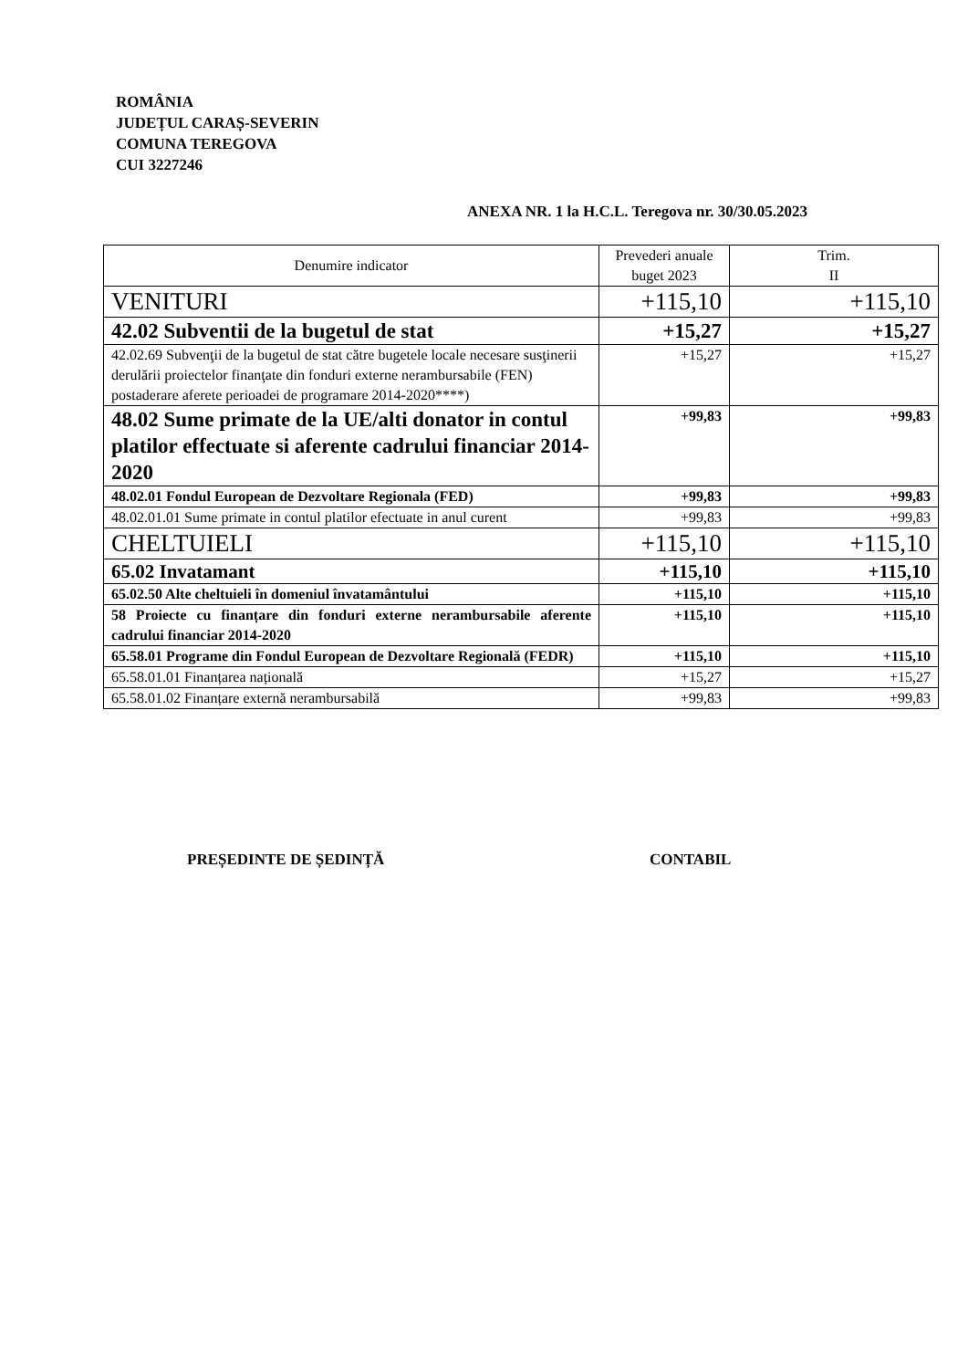ROMÂNIA
JUDEȚUL CARAȘ-SEVERIN
COMUNA TEREGOVA
CUI 3227246
ANEXA NR. 1 la H.C.L. Teregova nr. 30/30.05.2023
| Denumire indicator | Prevederi anuale buget 2023 | Trim. II |
| --- | --- | --- |
| VENITURI | +115,10 | +115,10 |
| 42.02 Subventii de la bugetul de stat | +15,27 | +15,27 |
| 42.02.69 Subvenţii de la bugetul de stat către bugetele locale necesare susţinerii derulării proiectelor finanţate din fonduri externe nerambursabile (FEN) postaderare aferete perioadei de programare 2014-2020****) | +15,27 | +15,27 |
| 48.02 Sume primate de la UE/alti donator in contul platilor effectuate si aferente cadrului financiar 2014-2020 | +99,83 | +99,83 |
| 48.02.01 Fondul European de Dezvoltare Regionala (FED) | +99,83 | +99,83 |
| 48.02.01.01 Sume primate in contul platilor efectuate in anul curent | +99,83 | +99,83 |
| CHELTUIELI | +115,10 | +115,10 |
| 65.02 Invatamant | +115,10 | +115,10 |
| 65.02.50 Alte cheltuieli în domeniul învatamântului | +115,10 | +115,10 |
| 58 Proiecte cu finanțare din fonduri externe nerambursabile aferente cadrului financiar 2014-2020 | +115,10 | +115,10 |
| 65.58.01 Programe din Fondul European de Dezvoltare Regională (FEDR) | +115,10 | +115,10 |
| 65.58.01.01 Finanțarea națională | +15,27 | +15,27 |
| 65.58.01.02 Finanțare externă nerambursabilă | +99,83 | +99,83 |
PREȘEDINTE DE ȘEDINȚĂ CONTABIL